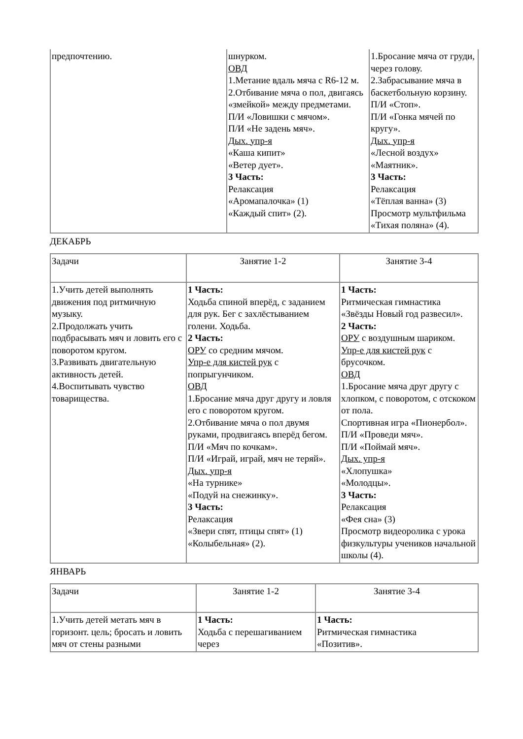| предпочтению. | шнурком. ОВД 1.Метание вдаль мяча с R6-12 м. 2.Отбивание мяча о пол, двигаясь «змейкой» между предметами. П/И «Ловишки с мячом». П/И «Не задень мяч». Дых. упр-я «Каша кипит» «Ветер дует». 3 Часть: Релаксация «Аромапалочка» (1) «Каждый спит» (2). | 1.Бросание мяча от груди, через голову. 2.Забрасывание мяча в баскетбольную корзину. П/И «Стоп». П/И «Гонка мячей по кругу». Дых. упр-я «Лесной воздух» «Маятник». 3 Часть: Релаксация «Тёплая ванна» (3) Просмотр мультфильма «Тихая поляна» (4). |
ДЕКАБРЬ
| Задачи | Занятие 1-2 | Занятие 3-4 |
| --- | --- | --- |
| 1.Учить детей выполнять движения под ритмичную музыку. 2.Продолжать учить подбрасывать мяч и ловить его с поворотом кругом. 3.Развивать двигательную активность детей. 4.Воспитывать чувство товарищества. | 1 Часть: Ходьба спиной вперёд, с заданием для рук. Бег с захлёстыванием голени. Ходьба. 2 Часть: ОРУ со средним мячом. Упр-е для кистей рук с попрыгунчиком. ОВД 1.Бросание мяча друг другу и ловля его с поворотом кругом. 2.Отбивание мяча о пол двумя руками, продвигаясь вперёд бегом. П/И «Мяч по кочкам». П/И «Играй, играй, мяч не теряй». Дых. упр-я «На турнике» «Подуй на снежинку». 3 Часть: Релаксация «Звери спят, птицы спят» (1) «Колыбельная» (2). | 1 Часть: Ритмическая гимнастика «Звёзды Новый год развесил». 2 Часть: ОРУ с воздушным шариком. Упр-е для кистей рук с брусочком. ОВД 1.Бросание мяча друг другу с хлопком, с поворотом, с отскоком от пола. Спортивная игра «Пионербол». П/И «Проведи мяч». П/И «Поймай мяч». Дых. упр-я «Хлопушка» «Молодцы». 3 Часть: Релаксация «Фея сна» (3) Просмотр видеоролика с урока физкультуры учеников начальной школы (4). |
ЯНВАРЬ
| Задачи | Занятие 1-2 | Занятие 3-4 |
| --- | --- | --- |
| 1.Учить детей метать мяч в горизонт. цель; бросать и ловить мяч от стены разными | 1 Часть: Ходьба с перешагиванием через | 1 Часть: Ритмическая гимнастика «Позитив». |